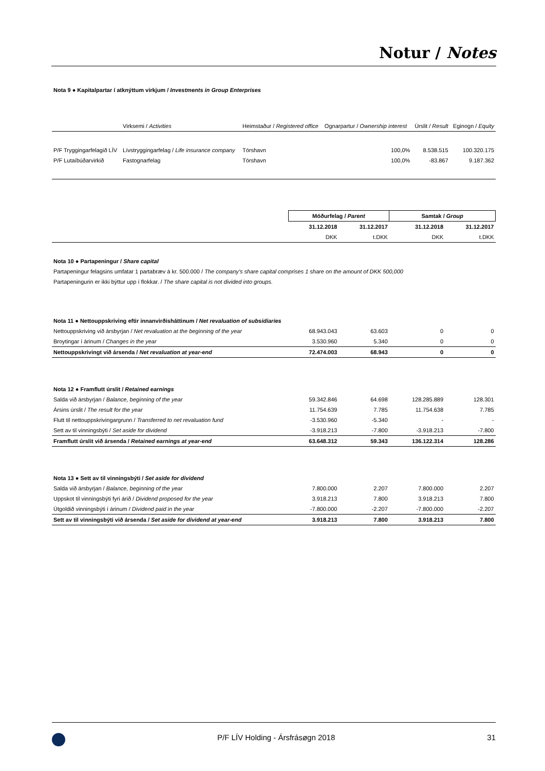Notur / Notes
Nota 9 ● Kapitalpartar í atknýttum virkjum / Investments in Group Enterprises
| | Virksemi / Activities | Heimstaður / Registered office | Ognarpartur / Ownership interest | Úrslit / Result | Eginogn / Equity |
| --- | --- | --- | --- | --- | --- |
| P/F Tryggingarfelagið LÍV | Lívstryggingarfelag / Life insurance company | Tórshavn | 100,0% | 8.538.515 | 100.320.175 |
| P/F Lutaíbúðarvirkið | Fastognarfelag | Tórshavn | 100,0% | -83.867 | 9.187.362 |
| | Móðurfelag / Parent | | Samtak / Group | |
| | 31.12.2018 | 31.12.2017 | 31.12.2018 | 31.12.2017 |
| | DKK | t.DKK | DKK | t.DKK |
| Nota 10 ● Partapeningur / Share capital | | | | |
| Partapeningur felagsins umfatar 1 partabræv á kr. 500.000 / The company’s share capital comprises 1 share on the amount of DKK 500,000 | | | | |
| Partapeningurin er ikki býttur upp í flokkar. / The share capital is not divided into groups. | | | | |
| Nota 11 ● Nettouppskriving eftir innanvirðisháttinum / Net revaluation of subsidiaries | | | | |
| Nettouppskriving við ársbyrjan / Net revaluation at the beginning of the year | 68.943.043 | 63.603 | 0 | 0 |
| Broytingar í árinum / Changes in the year | 3.530.960 | 5.340 | 0 | 0 |
| Nettouppskrivingt við ársenda / Net revaluation at year-end | 72.474.003 | 68.943 | 0 | 0 |
| Nota 12 ● Framflutt úrslit / Retained earnings | | | | |
| Salda við ársbyrjan / Balance, beginning of the year | 59.342.846 | 64.698 | 128.285.889 | 128.301 |
| Ársins úrslit / The result for the year | 11.754.639 | 7.785 | 11.754.638 | 7.785 |
| Flutt til nettouppskrivingargrunn / Transferred to net revaluation fund | -3.530.960 | -5.340 | - | - |
| Sett av til vinningsbýti / Set aside for dividend | -3.918.213 | -7.800 | -3.918.213 | -7.800 |
| Framflutt úrslit við ársenda / Retained earnings at year-end | 63.648.312 | 59.343 | 136.122.314 | 128.286 |
| Nota 13 ● Sett av til vinningsbýti / Set aside for dividend | | | | |
| Salda við ársbyrjan / Balance, beginning of the year | 7.800.000 | 2.207 | 7.800.000 | 2.207 |
| Uppskot til vinningsbýti fyri árið / Dividend proposed for the year | 3.918.213 | 7.800 | 3.918.213 | 7.800 |
| Útgoldið vinningsbýti í árinum / Dividend paid in the year | -7.800.000 | -2.207 | -7.800.000 | -2.207 |
| Sett av til vinningsbýti við ársenda / Set aside for dividend at year-end | 3.918.213 | 7.800 | 3.918.213 | 7.800 |
P/F LÍV Holding - Ársfrásøgn 2018 31